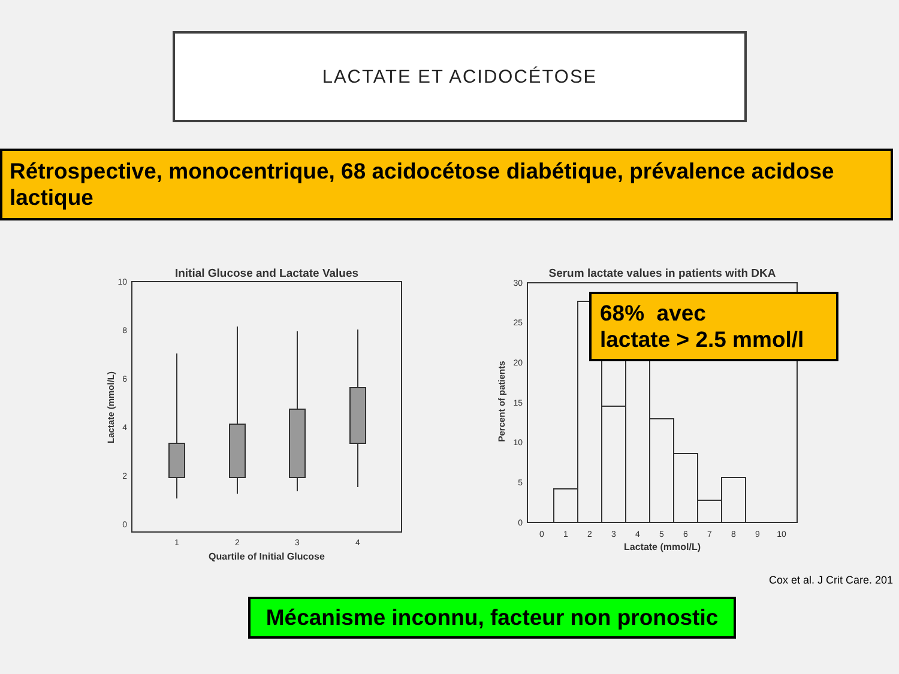LACTATE ET ACIDOCÉTOSE
Rétrospective, monocentrique, 68 acidocétose diabétique, prévalence acidose lactique
Initial Glucose and Lactate Values
10
8
6
4
2
0
Lactate (mmol/L)
1
2
3
4
Quartile of Initial Glucose
Serum lactate values in patients with DKA
30
25
20
15
10
5
0
Percent of patients
0
1
2
3
4
5
6
7
8
9
10
Lactate (mmol/L)
68% avec
lactate > 2.5 mmol/l
Cox et al. J Crit Care. 201
Mécanisme inconnu, facteur non pronostic